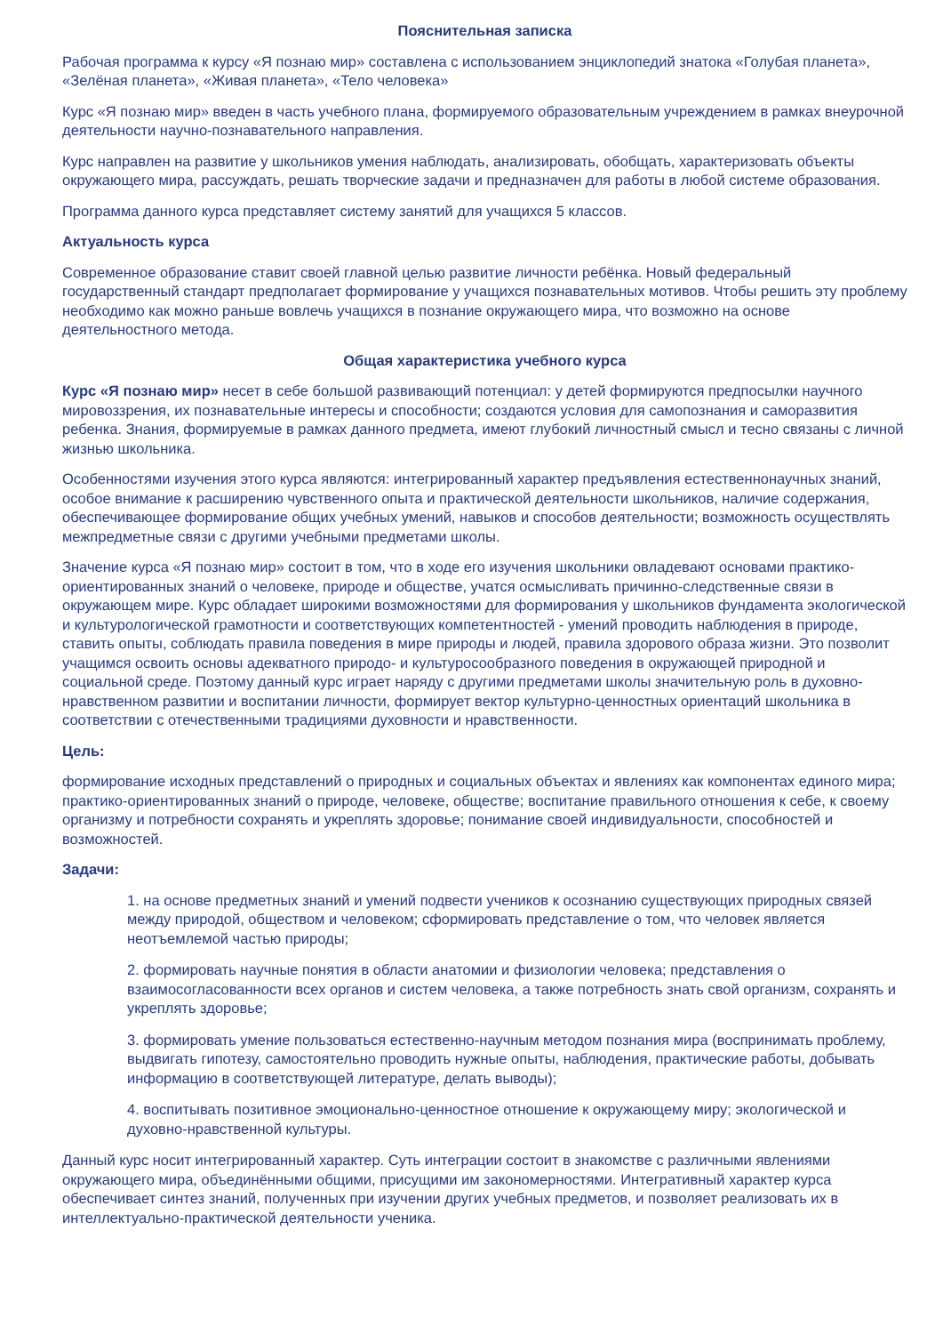Пояснительная записка
Рабочая программа к курсу «Я познаю мир» составлена с использованием энциклопедий знатока «Голубая планета», «Зелёная планета», «Живая планета», «Тело человека»
Курс «Я познаю мир» введен в часть учебного плана, формируемого образовательным учреждением в рамках внеурочной деятельности научно-познавательного направления.
Курс направлен на развитие у школьников умения наблюдать, анализировать, обобщать, характеризовать объекты окружающего мира, рассуждать, решать творческие задачи и предназначен для работы в любой системе образования.
Программа данного курса представляет систему занятий для учащихся 5 классов.
Актуальность курса
Современное образование ставит своей главной целью развитие личности ребёнка. Новый федеральный государственный стандарт предполагает формирование у учащихся познавательных мотивов. Чтобы решить эту проблему необходимо как можно раньше вовлечь учащихся в познание окружающего мира, что возможно на основе деятельностного метода.
Общая характеристика учебного курса
Курс «Я познаю мир» несет в себе большой развивающий потенциал: у детей формируются предпосылки научного мировоззрения, их познавательные интересы и способности; создаются условия для самопознания и саморазвития ребенка. Знания, формируемые в рамках данного предмета, имеют глубокий личностный смысл и тесно связаны с личной жизнью школьника.
Особенностями изучения этого курса являются: интегрированный характер предъявления естественнонаучных знаний, особое внимание к расширению чувственного опыта и практической деятельности школьников, наличие содержания, обеспечивающее формирование общих учебных умений, навыков и способов деятельности; возможность осуществлять межпредметные связи с другими учебными предметами школы.
Значение курса «Я познаю мир» состоит в том, что в ходе его изучения школьники овладевают основами практико-ориентированных знаний о человеке, природе и обществе, учатся осмысливать причинно-следственные связи в окружающем мире. Курс обладает широкими возможностями для формирования у школьников фундамента экологической и культурологической грамотности и соответствующих компетентностей - умений проводить наблюдения в природе, ставить опыты, соблюдать правила поведения в мире природы и людей, правила здорового образа жизни. Это позволит учащимся освоить основы адекватного природо- и культуросообразного поведения в окружающей природной и социальной среде. Поэтому данный курс играет наряду с другими предметами школы значительную роль в духовно-нравственном развитии и воспитании личности, формирует вектор культурно-ценностных ориентаций школьника в соответствии с отечественными традициями духовности и нравственности.
Цель:
формирование исходных представлений о природных и социальных объектах и явлениях как компонентах единого мира; практико-ориентированных знаний о природе, человеке, обществе; воспитание правильного отношения к себе, к своему организму и потребности сохранять и укреплять здоровье; понимание своей индивидуальности, способностей и возможностей.
Задачи:
1. на основе предметных знаний и умений подвести учеников к осознанию существующих природных связей между природой, обществом и человеком; сформировать представление о том, что человек является неотъемлемой частью природы;
2. формировать научные понятия в области анатомии и физиологии человека; представления о взаимосогласованности всех органов и систем человека, а также потребность знать свой организм, сохранять и укреплять здоровье;
3. формировать умение пользоваться естественно-научным методом познания мира (воспринимать проблему, выдвигать гипотезу, самостоятельно проводить нужные опыты, наблюдения, практические работы, добывать информацию в соответствующей литературе, делать выводы);
4. воспитывать позитивное эмоционально-ценностное отношение к окружающему миру; экологической и духовно-нравственной культуры.
Данный курс носит интегрированный характер. Суть интеграции состоит в знакомстве с различными явлениями окружающего мира, объединёнными общими, присущими им закономерностями. Интегративный характер курса обеспечивает синтез знаний, полученных при изучении других учебных предметов, и позволяет реализовать их в интеллектуально-практической деятельности ученика.